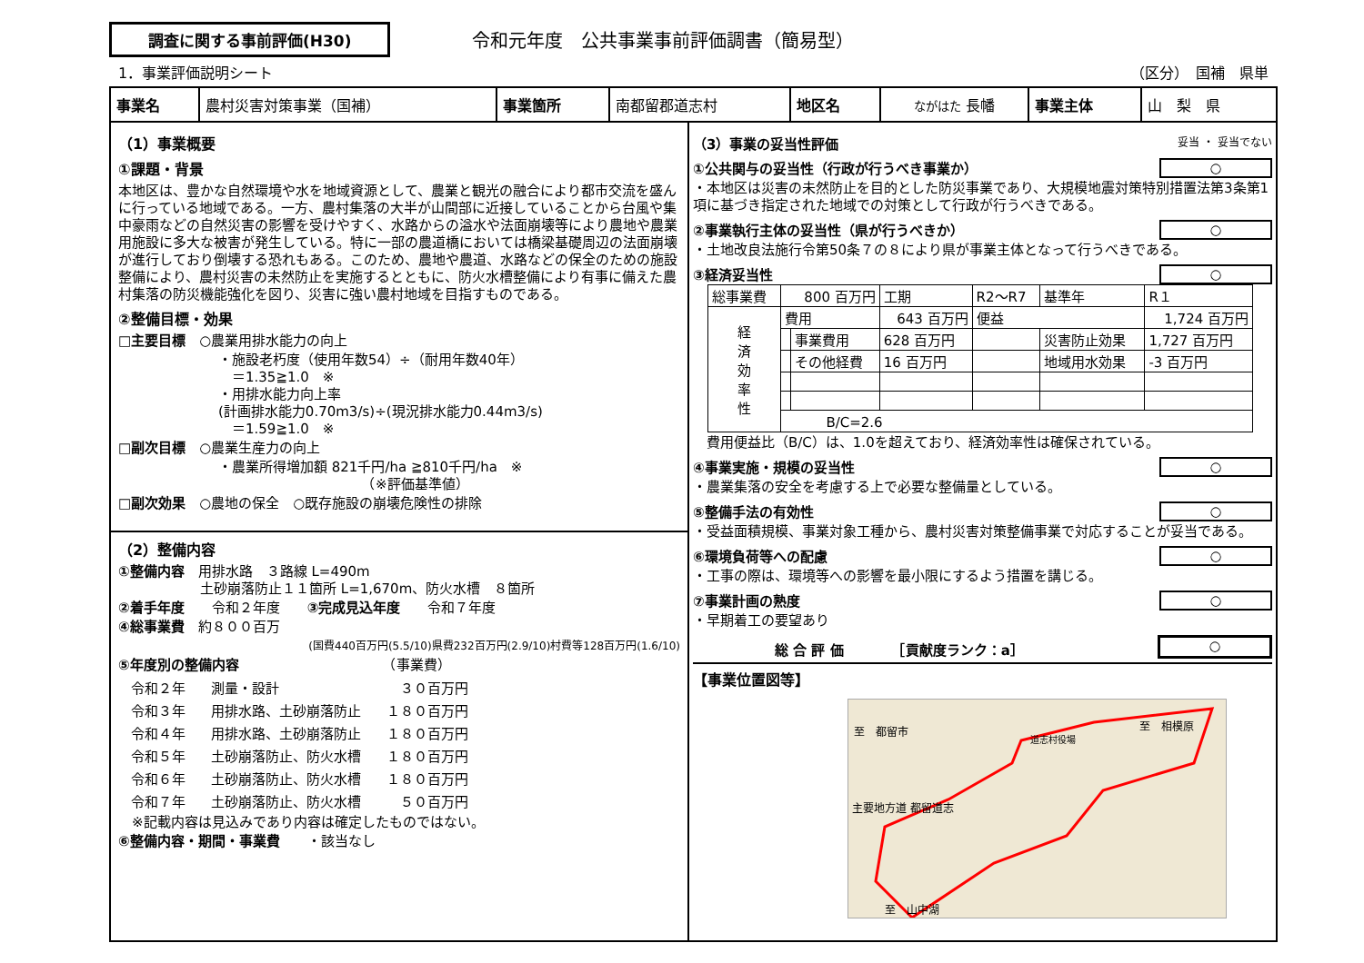調査に関する事前評価(H30)
令和元年度　公共事業事前評価調書（簡易型）
1．事業評価説明シート （区分）　国補　県単
| 事業名 | 農村災害対策事業（国補） | 事業箇所 | 南都留郡道志村 | 地区名 | ながはた 長幡 | 事業主体 | 山 梨 県 |
（1）事業概要
①課題・背景
本地区は、豊かな自然環境や水を地域資源として、農業と観光の融合により都市交流を盛んに行っている地域である。一方、農村集落の大半が山間部に近接していることから台風や集中豪雨などの自然災害の影響を受けやすく、水路からの溢水や法面崩壊等により農地や農業用施設に多大な被害が発生している。特に一部の農道橋においては橋梁基礎周辺の法面崩壊が進行しており倒壊する恐れもある。このため、農地や農道、水路などの保全のための施設整備により、農村災害の未然防止を実施するとともに、防火水槽整備により有事に備えた農村集落の防災機能強化を図り、災害に強い農村地域を目指すものである。
②整備目標・効果
□主要目標　○農業用排水能力の向上
・施設老朽度（使用年数54）÷（耐用年数40年）
　＝1.35≧1.0　※
・用排水能力向上率
(計画排水能力0.70m3/s)÷(現況排水能力0.44m3/s)
　＝1.59≧1.0　※
□副次目標　○農業生産力の向上
・農業所得増加額 821千円/ha ≧810千円/ha　※
　　　　　　　　　　　（※評価基準値）
□副次効果　○農地の保全　○既存施設の崩壊危険性の排除
（2）整備内容
①整備内容　用排水路　３路線 L=490m
　　　　　　土砂崩落防止１１箇所 L=1,670m、防火水槽　８箇所
②着手年度　　令和２年度　　③完成見込年度　　令和７年度
④総事業費　約８００百万
(国費440百万円(5.5/10)県費232百万円(2.9/10)村費等128百万円(1.6/10)
⑤年度別の整備内容　　　　　　　　　　　（事業費）
| 令和２年 | 測量・設計 | ３０百万円 |
| 令和３年 | 用排水路、土砂崩落防止 | １８０百万円 |
| 令和４年 | 用排水路、土砂崩落防止 | １８０百万円 |
| 令和５年 | 土砂崩落防止、防火水槽 | １８０百万円 |
| 令和６年 | 土砂崩落防止、防火水槽 | １８０百万円 |
| 令和７年 | 土砂崩落防止、防火水槽 | ５０百万円 |
　※記載内容は見込みであり内容は確定したものではない。
⑥整備内容・期間・事業費　　・該当なし
（3）事業の妥当性評価 妥当 ・ 妥当でない
①公共関与の妥当性（行政が行うべき事業か） ○
・本地区は災害の未然防止を目的とした防災事業であり、大規模地震対策特別措置法第3条第1項に基づき指定された地域での対策として行政が行うべきである。
②事業執行主体の妥当性（県が行うべきか） ○
・土地改良法施行令第50条７の８により県が事業主体となって行うべきである。
③経済妥当性 ○
| 総事業費 | 800 百万円 | | 工期 | R2～R7 | 基準年 | R１ |
| 経 済 効 率 性 | 費用 | | 643 百万円 | 便益 | | 1,724 百万円 |
| | | 事業費用 | 628 百万円 | | 災害防止効果 | 1,727 百万円 |
| | | その他経費 | 16 百万円 | | 地域用水効果 | -3 百万円 |
| | B/C=2.6 | | | | | |
　費用便益比（B/C）は、1.0を超えており、経済効率性は確保されている。
④事業実施・規模の妥当性 ○
・農業集落の安全を考慮する上で必要な整備量としている。
⑤整備手法の有効性 ○
・受益面積規模、事業対象工種から、農村災害対策整備事業で対応することが妥当である。
⑥環境負荷等への配慮 ○
・工事の際は、環境等への影響を最小限にするよう措置を講じる。
⑦事業計画の熟度 ○
・早期着工の要望あり
総 合 評 価　　　　［貢献度ランク：a］ ○
【事業位置図等】
至　都留市
道志村役場
至　相模原
主要地方道 都留道志
至　山中湖